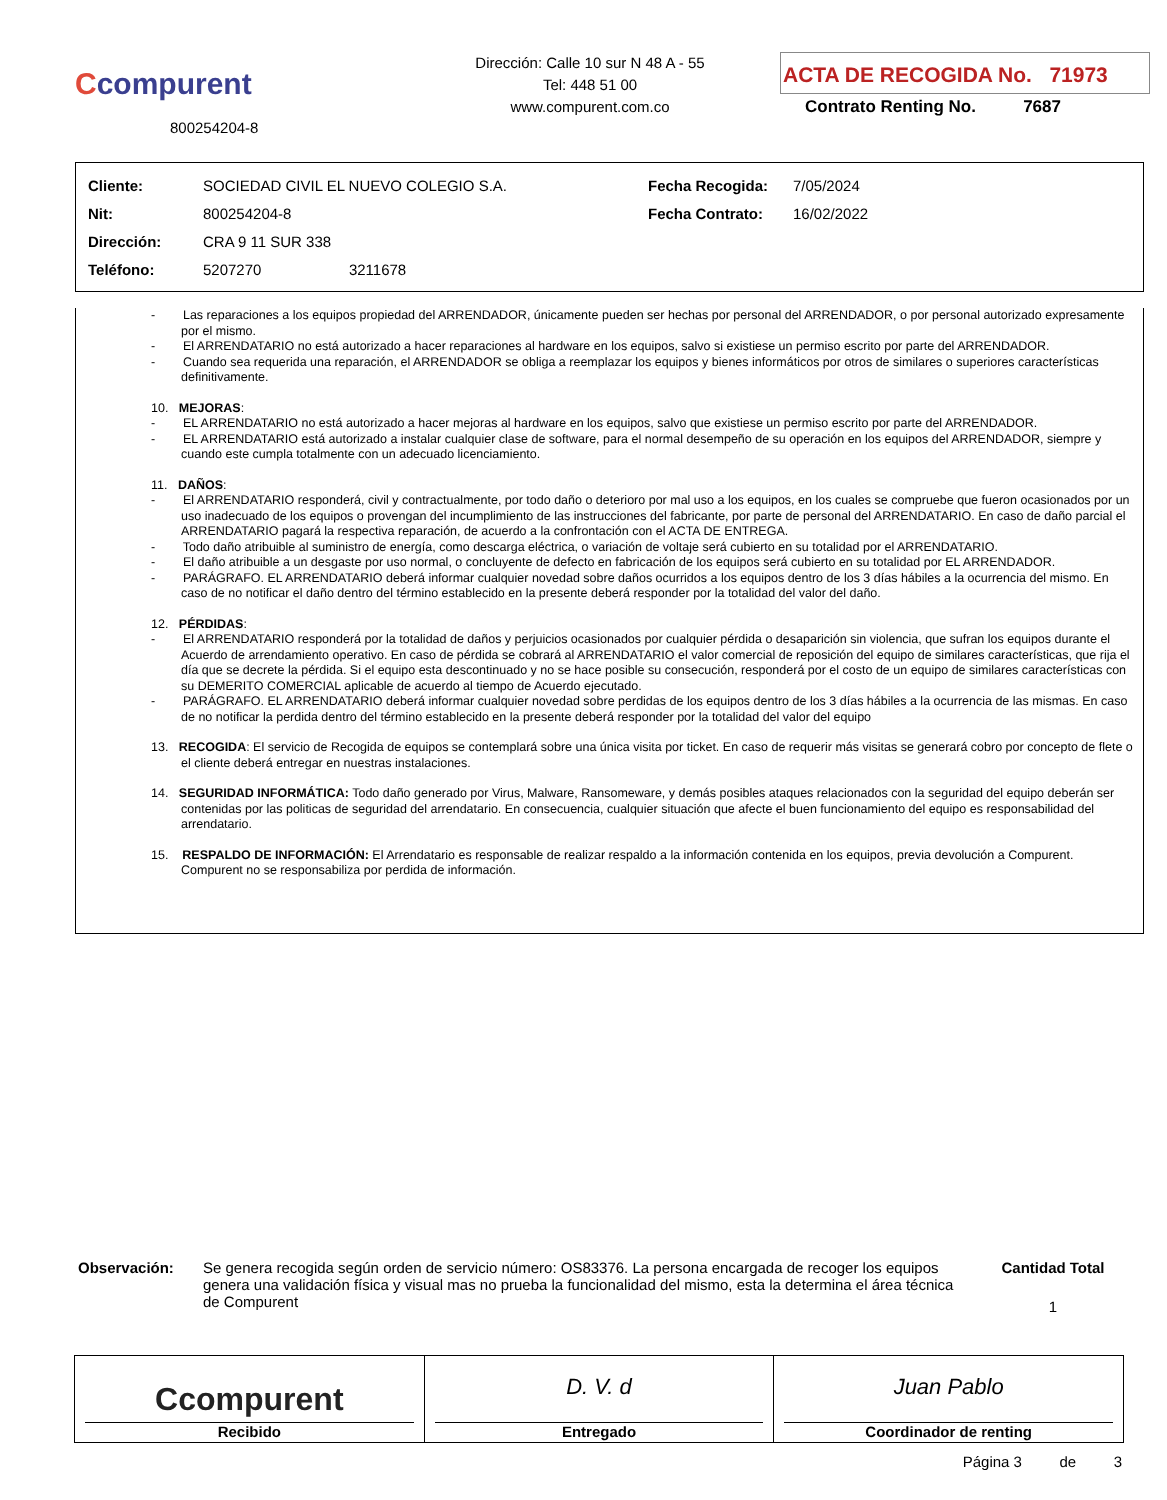Ccompurent
800254204-8
Dirección: Calle 10 sur N 48 A - 55
Tel: 448 51 00
www.compurent.com.co
ACTA DE RECOGIDA No. 71973
Contrato Renting No. 7687
| Cliente: | SOCIEDAD CIVIL EL NUEVO COLEGIO S.A. | Fecha Recogida: | 7/05/2024 |
| Nit: | 800254204-8 | Fecha Contrato: | 16/02/2022 |
| Dirección: | CRA 9 11 SUR 338 | | |
| Teléfono: | 5207270 3211678 | | |
- Las reparaciones a los equipos propiedad del ARRENDADOR, únicamente pueden ser hechas por personal del ARRENDADOR, o por personal autorizado expresamente por el mismo.
- El ARRENDATARIO no está autorizado a hacer reparaciones al hardware en los equipos, salvo si existiese un permiso escrito por parte del ARRENDADOR.
- Cuando sea requerida una reparación, el ARRENDADOR se obliga a reemplazar los equipos y bienes informáticos por otros de similares o superiores características definitivamente.
10. MEJORAS:
- EL ARRENDATARIO no está autorizado a hacer mejoras al hardware en los equipos, salvo que existiese un permiso escrito por parte del ARRENDADOR.
- EL ARRENDATARIO está autorizado a instalar cualquier clase de software, para el normal desempeño de su operación en los equipos del ARRENDADOR, siempre y cuando este cumpla totalmente con un adecuado licenciamiento.
11. DAÑOS:
- El ARRENDATARIO responderá, civil y contractualmente, por todo daño o deterioro por mal uso a los equipos, en los cuales se compruebe que fueron ocasionados por un uso inadecuado de los equipos o provengan del incumplimiento de las instrucciones del fabricante, por parte de personal del ARRENDATARIO. En caso de daño parcial el ARRENDATARIO pagará la respectiva reparación, de acuerdo a la confrontación con el ACTA DE ENTREGA.
- Todo daño atribuible al suministro de energía, como descarga eléctrica, o variación de voltaje será cubierto en su totalidad por el ARRENDATARIO.
- El daño atribuible a un desgaste por uso normal, o concluyente de defecto en fabricación de los equipos será cubierto en su totalidad por EL ARRENDADOR.
- PARÁGRAFO. EL ARRENDATARIO deberá informar cualquier novedad sobre daños ocurridos a los equipos dentro de los 3 días hábiles a la ocurrencia del mismo. En caso de no notificar el daño dentro del término establecido en la presente deberá responder por la totalidad del valor del daño.
12. PÉRDIDAS:
- El ARRENDATARIO responderá por la totalidad de daños y perjuicios ocasionados por cualquier pérdida o desaparición sin violencia, que sufran los equipos durante el Acuerdo de arrendamiento operativo. En caso de pérdida se cobrará al ARRENDATARIO el valor comercial de reposición del equipo de similares características, que rija el día que se decrete la pérdida. Si el equipo esta descontinuado y no se hace posible su consecución, responderá por el costo de un equipo de similares características con su DEMERITO COMERCIAL aplicable de acuerdo al tiempo de Acuerdo ejecutado.
- PARÁGRAFO. EL ARRENDATARIO deberá informar cualquier novedad sobre perdidas de los equipos dentro de los 3 días hábiles a la ocurrencia de las mismas. En caso de no notificar la perdida dentro del término establecido en la presente deberá responder por la totalidad del valor del equipo
13. RECOGIDA: El servicio de Recogida de equipos se contemplará sobre una única visita por ticket. En caso de requerir más visitas se generará cobro por concepto de flete o el cliente deberá entregar en nuestras instalaciones.
14. SEGURIDAD INFORMÁTICA: Todo daño generado por Virus, Malware, Ransomeware, y demás posibles ataques relacionados con la seguridad del equipo deberán ser contenidas por las politicas de seguridad del arrendatario. En consecuencia, cualquier situación que afecte el buen funcionamiento del equipo es responsabilidad del arrendatario.
15. RESPALDO DE INFORMACIÓN: El Arrendatario es responsable de realizar respaldo a la información contenida en los equipos, previa devolución a Compurent. Compurent no se responsabiliza por perdida de información.
Observación:
Se genera recogida según orden de servicio número: OS83376. La persona encargada de recoger los equipos genera una validación física y visual mas no prueba la funcionalidad del mismo, esta la determina el área técnica de Compurent
Cantidad Total
1
Ccompurent
Recibido
D. V. d
Entregado
Juan Pablo
Coordinador de renting
Página 3 de 3